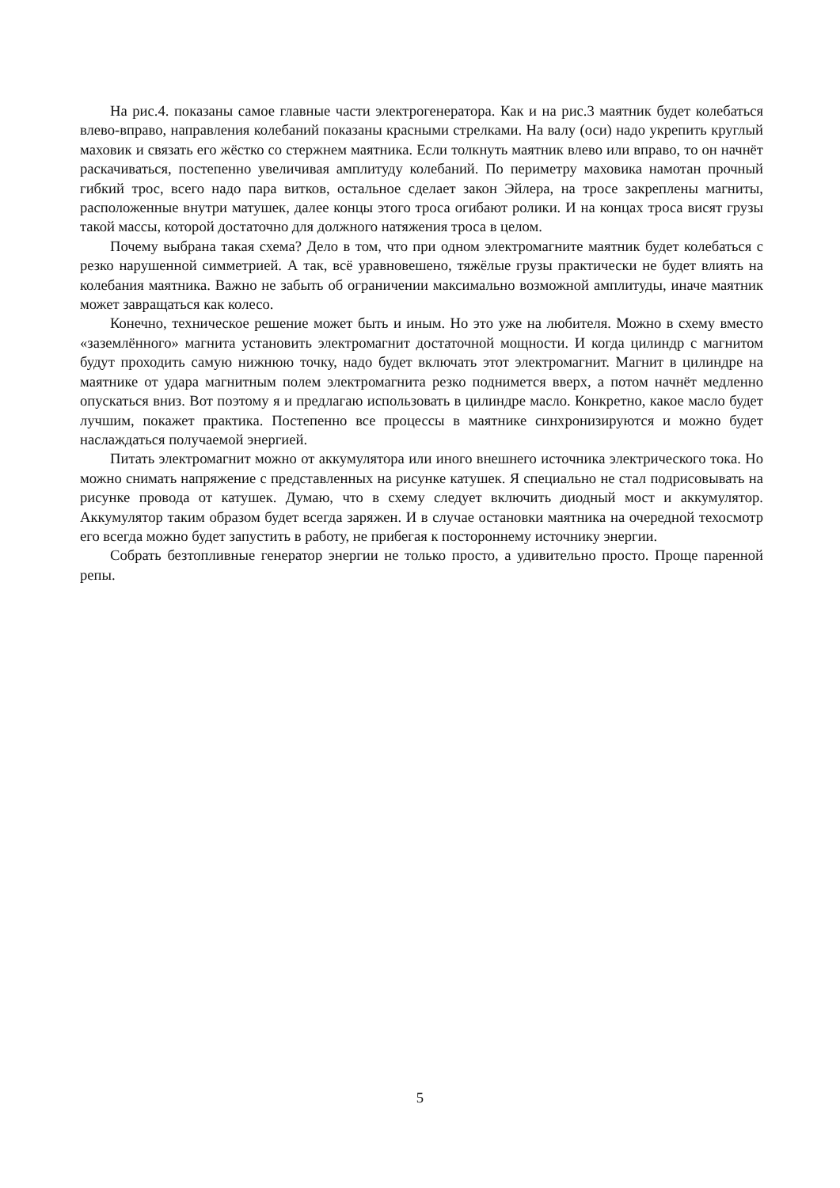На рис.4. показаны самое главные части электрогенератора. Как и на рис.3 маятник будет колебаться влево-вправо, направления колебаний показаны красными стрелками. На валу (оси) надо укрепить круглый маховик и связать его жёстко со стержнем маятника. Если толкнуть маятник влево или вправо, то он начнёт раскачиваться, постепенно увеличивая амплитуду колебаний. По периметру маховика намотан прочный гибкий трос, всего надо пара витков, остальное сделает закон Эйлера, на тросе закреплены магниты, расположенные внутри матушек, далее концы этого троса огибают ролики. И на концах троса висят грузы такой массы, которой достаточно для должного натяжения троса в целом.
Почему выбрана такая схема? Дело в том, что при одном электромагните маятник будет колебаться с резко нарушенной симметрией. А так, всё уравновешено, тяжёлые грузы практически не будет влиять на колебания маятника. Важно не забыть об ограничении максимально возможной амплитуды, иначе маятник может завращаться как колесо.
Конечно, техническое решение может быть и иным. Но это уже на любителя. Можно в схему вместо «заземлённого» магнита установить электромагнит достаточной мощности. И когда цилиндр с магнитом будут проходить самую нижнюю точку, надо будет включать этот электромагнит. Магнит в цилиндре на маятнике от удара магнитным полем электромагнита резко поднимется вверх, а потом начнёт медленно опускаться вниз. Вот поэтому я и предлагаю использовать в цилиндре масло. Конкретно, какое масло будет лучшим, покажет практика. Постепенно все процессы в маятнике синхронизируются и можно будет наслаждаться получаемой энергией.
Питать электромагнит можно от аккумулятора или иного внешнего источника электрического тока. Но можно снимать напряжение с представленных на рисунке катушек. Я специально не стал подрисовывать на рисунке провода от катушек. Думаю, что в схему следует включить диодный мост и аккумулятор. Аккумулятор таким образом будет всегда заряжен. И в случае остановки маятника на очередной техосмотр его всегда можно будет запустить в работу, не прибегая к постороннему источнику энергии.
Собрать безтопливные генератор энергии не только просто, а удивительно просто. Проще паренной репы.
5